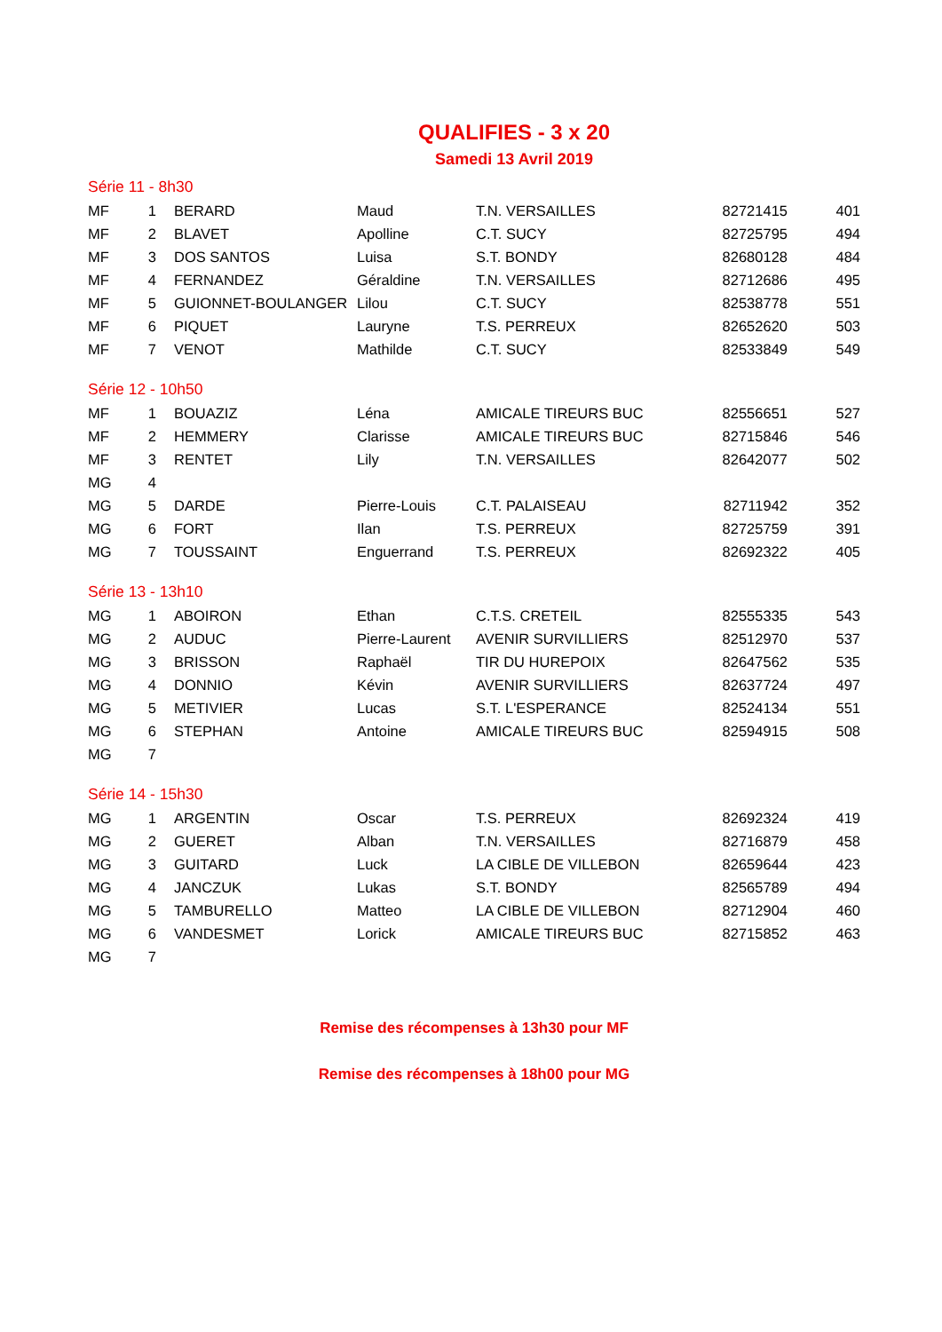QUALIFIES - 3 x 20
Samedi 13 Avril 2019
| Série 11 - 8h30 | | | | | | |
| MF | 1 | BERARD | Maud | T.N. VERSAILLES | 82721415 | 401 |
| MF | 2 | BLAVET | Apolline | C.T. SUCY | 82725795 | 494 |
| MF | 3 | DOS SANTOS | Luisa | S.T. BONDY | 82680128 | 484 |
| MF | 4 | FERNANDEZ | Géraldine | T.N. VERSAILLES | 82712686 | 495 |
| MF | 5 | GUIONNET-BOULANGER | Lilou | C.T. SUCY | 82538778 | 551 |
| MF | 6 | PIQUET | Lauryne | T.S. PERREUX | 82652620 | 503 |
| MF | 7 | VENOT | Mathilde | C.T. SUCY | 82533849 | 549 |
| Série 12 - 10h50 | | | | | | |
| MF | 1 | BOUAZIZ | Léna | AMICALE TIREURS BUC | 82556651 | 527 |
| MF | 2 | HEMMERY | Clarisse | AMICALE TIREURS BUC | 82715846 | 546 |
| MF | 3 | RENTET | Lily | T.N. VERSAILLES | 82642077 | 502 |
| MG | 4 | | | | | |
| MG | 5 | DARDE | Pierre-Louis | C.T. PALAISEAU | 82711942 | 352 |
| MG | 6 | FORT | Ilan | T.S. PERREUX | 82725759 | 391 |
| MG | 7 | TOUSSAINT | Enguerrand | T.S. PERREUX | 82692322 | 405 |
| Série 13 - 13h10 | | | | | | |
| MG | 1 | ABOIRON | Ethan | C.T.S. CRETEIL | 82555335 | 543 |
| MG | 2 | AUDUC | Pierre-Laurent | AVENIR SURVILLIERS | 82512970 | 537 |
| MG | 3 | BRISSON | Raphaël | TIR DU HUREPOIX | 82647562 | 535 |
| MG | 4 | DONNIO | Kévin | AVENIR SURVILLIERS | 82637724 | 497 |
| MG | 5 | METIVIER | Lucas | S.T. L'ESPERANCE | 82524134 | 551 |
| MG | 6 | STEPHAN | Antoine | AMICALE TIREURS BUC | 82594915 | 508 |
| MG | 7 | | | | | |
| Série 14 - 15h30 | | | | | | |
| MG | 1 | ARGENTIN | Oscar | T.S. PERREUX | 82692324 | 419 |
| MG | 2 | GUERET | Alban | T.N. VERSAILLES | 82716879 | 458 |
| MG | 3 | GUITARD | Luck | LA CIBLE DE VILLEBON | 82659644 | 423 |
| MG | 4 | JANCZUK | Lukas | S.T. BONDY | 82565789 | 494 |
| MG | 5 | TAMBURELLO | Matteo | LA CIBLE DE VILLEBON | 82712904 | 460 |
| MG | 6 | VANDESMET | Lorick | AMICALE TIREURS BUC | 82715852 | 463 |
| MG | 7 | | | | | |
Remise des récompenses à 13h30 pour MF
Remise des récompenses à 18h00 pour MG